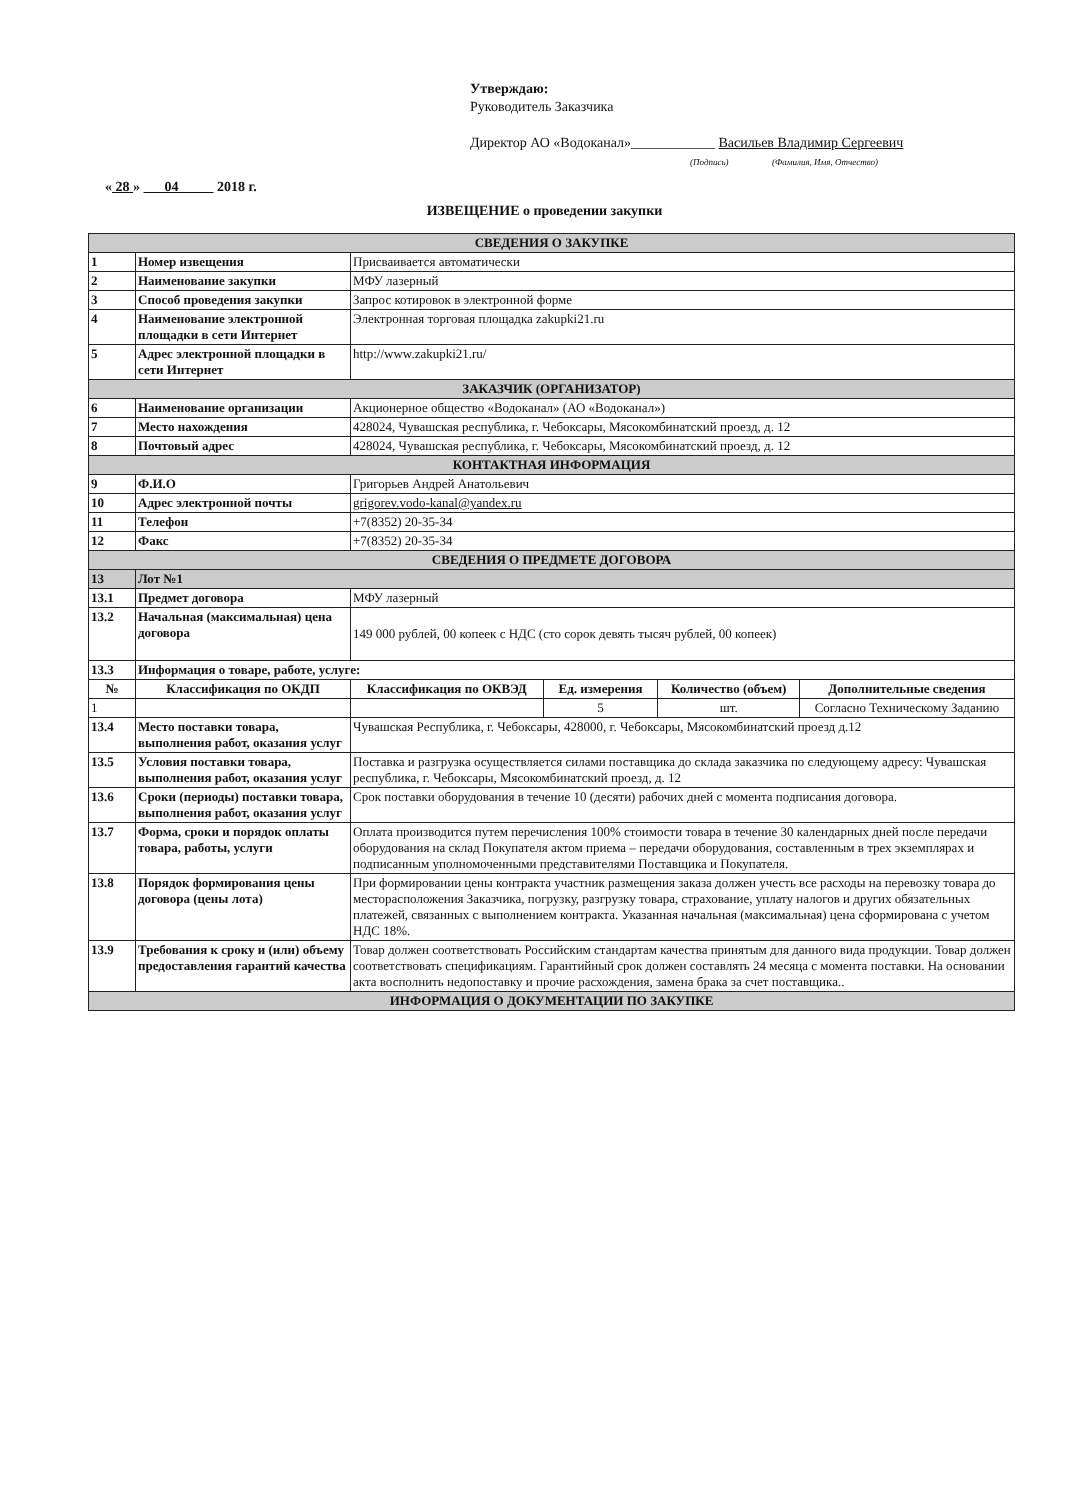Утверждаю:
Руководитель Заказчика
Директор АО «Водоканал»____________ Васильев Владимир Сергеевич
(Подпись) (Фамилия, Имя, Отчество)
« 28 » 04 2018 г.
ИЗВЕЩЕНИЕ о проведении закупки
| СВЕДЕНИЯ О ЗАКУПКЕ | | | | | |
| 1 | Номер извещения | Присваивается автоматически | | | |
| 2 | Наименование закупки | МФУ лазерный | | | |
| 3 | Способ проведения закупки | Запрос котировок в электронной форме | | | |
| 4 | Наименование электронной площадки в сети Интернет | Электронная торговая площадка zakupki21.ru | | | |
| 5 | Адрес электронной площадки в сети Интернет | http://www.zakupki21.ru/ | | | |
| ЗАКАЗЧИК (ОРГАНИЗАТОР) | | | | | |
| 6 | Наименование организации | Акционерное общество «Водоканал» (АО «Водоканал») | | | |
| 7 | Место нахождения | 428024, Чувашская республика, г. Чебоксары, Мясокомбинатский проезд, д. 12 | | | |
| 8 | Почтовый адрес | 428024, Чувашская республика, г. Чебоксары, Мясокомбинатский проезд, д. 12 | | | |
| КОНТАКТНАЯ ИНФОРМАЦИЯ | | | | | |
| 9 | Ф.И.О | Григорьев Андрей Анатольевич | | | |
| 10 | Адрес электронной почты | grigorev.vodo-kanal@yandex.ru | | | |
| 11 | Телефон | +7(8352) 20-35-34 | | | |
| 12 | Факс | +7(8352) 20-35-34 | | | |
| СВЕДЕНИЯ О ПРЕДМЕТЕ ДОГОВОРА | | | | | |
| 13 | Лот №1 | | | | |
| 13.1 | Предмет договора | МФУ лазерный | | | |
| 13.2 | Начальная (максимальная) цена договора | 149 000 рублей, 00 копеек с НДС (сто сорок девять тысяч рублей, 00 копеек) | | | |
| 13.3 | Информация о товаре, работе, услуге: | | | | |
| № | Классификация по ОКДП | Классификация по ОКВЭД | Ед. измерения | Количество (объем) | Дополнительные сведения |
| 1 | | | 5 | шт. | Согласно Техническому Заданию |
| 13.4 | Место поставки товара, выполнения работ, оказания услуг | Чувашская Республика, г. Чебоксары, 428000, г. Чебоксары, Мясокомбинатский проезд д.12 | | | |
| 13.5 | Условия поставки товара, выполнения работ, оказания услуг | Поставка и разгрузка осуществляется силами поставщика до склада заказчика по следующему адресу: Чувашская республика, г. Чебоксары, Мясокомбинатский проезд, д. 12 | | | |
| 13.6 | Сроки (периоды) поставки товара, выполнения работ, оказания услуг | Срок поставки оборудования в течение 10 (десяти) рабочих дней с момента подписания договора. | | | |
| 13.7 | Форма, сроки и порядок оплаты товара, работы, услуги | Оплата производится путем перечисления 100% стоимости товара в течение 30 календарных дней после передачи оборудования на склад Покупателя актом приема – передачи оборудования, составленным в трех экземплярах и подписанным уполномоченными представителями Поставщика и Покупателя. | | | |
| 13.8 | Порядок формирования цены договора (цены лота) | При формировании цены контракта участник размещения заказа должен учесть все расходы на перевозку товара до месторасположения Заказчика, погрузку, разгрузку товара, страхование, уплату налогов и других обязательных платежей, связанных с выполнением контракта. Указанная начальная (максимальная) цена сформирована с учетом НДС 18%. | | | |
| 13.9 | Требования к сроку и (или) объему предоставления гарантий качества | Товар должен соответствовать Российским стандартам качества принятым для данного вида продукции. Товар должен соответствовать спецификациям. Гарантийный срок должен составлять 24 месяца с момента поставки. На основании акта восполнить недопоставку и прочие расхождения, замена брака за счет поставщика.. | | | |
| ИНФОРМАЦИЯ О ДОКУМЕНТАЦИИ ПО ЗАКУПКЕ | | | | | |